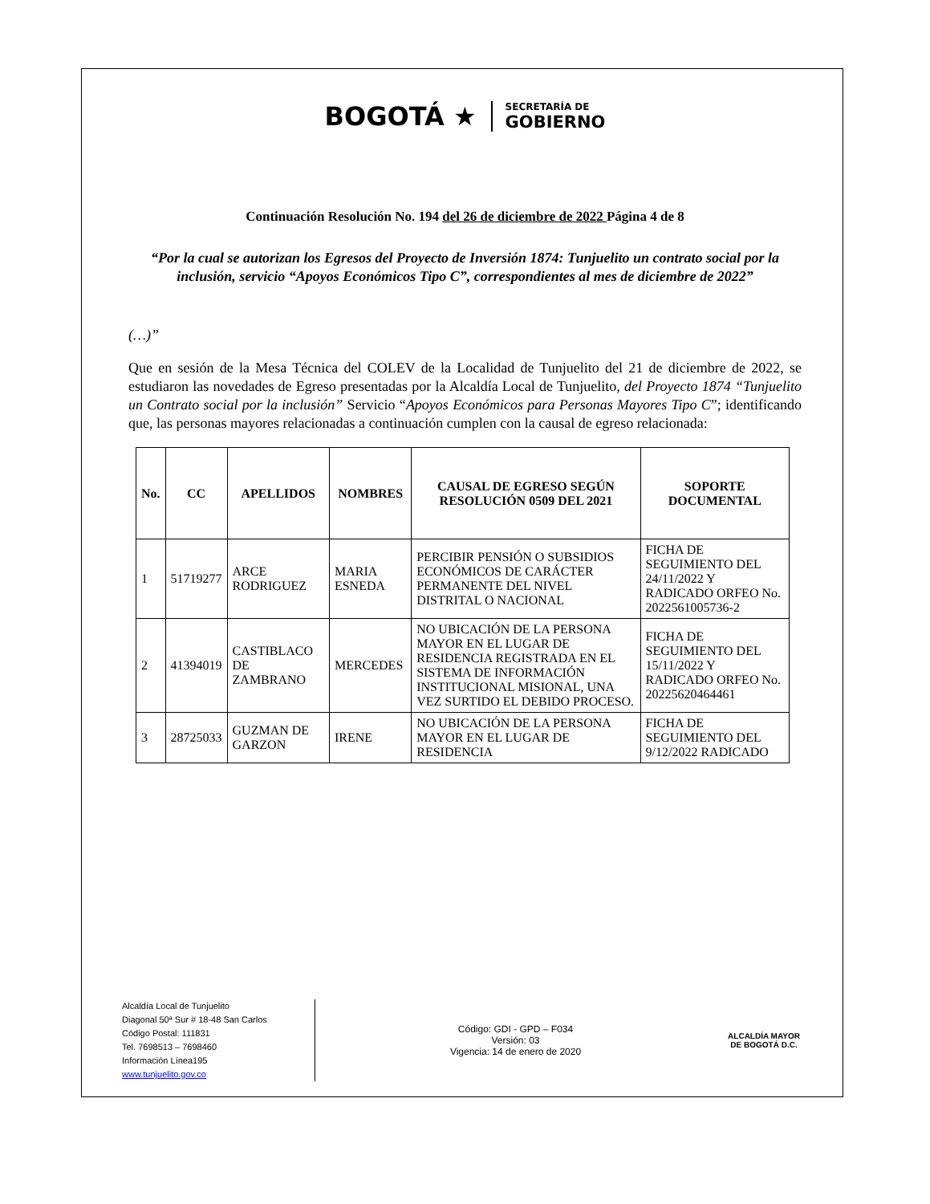BOGOTÁ ★
SECRETARÍA DE
GOBIERNO
Continuación Resolución No. 194 del 26 de diciembre de 2022 Página 4 de 8
“Por la cual se autorizan los Egresos del Proyecto de Inversión 1874: Tunjuelito un contrato social por la inclusión, servicio “Apoyos Económicos Tipo C”, correspondientes al mes de diciembre de 2022”
(…)”
Que en sesión de la Mesa Técnica del COLEV de la Localidad de Tunjuelito del 21 de diciembre de 2022, se estudiaron las novedades de Egreso presentadas por la Alcaldía Local de Tunjuelito, del Proyecto 1874 “Tunjuelito un Contrato social por la inclusión” Servicio “Apoyos Económicos para Personas Mayores Tipo C”; identificando que, las personas mayores relacionadas a continuación cumplen con la causal de egreso relacionada:
| No. | CC | APELLIDOS | NOMBRES | CAUSAL DE EGRESO SEGÚN RESOLUCIÓN 0509 DEL 2021 | SOPORTE DOCUMENTAL |
| --- | --- | --- | --- | --- | --- |
| 1 | 51719277 | ARCE RODRIGUEZ | MARIA ESNEDA | PERCIBIR PENSIÓN O SUBSIDIOS ECONÓMICOS DE CARÁCTER PERMANENTE DEL NIVEL DISTRITAL O NACIONAL | FICHA DE SEGUIMIENTO DEL 24/11/2022 Y RADICADO ORFEO No. 2022561005736-2 |
| 2 | 41394019 | CASTIBLACO DE ZAMBRANO | MERCEDES | NO UBICACIÓN DE LA PERSONA MAYOR EN EL LUGAR DE RESIDENCIA REGISTRADA EN EL SISTEMA DE INFORMACIÓN INSTITUCIONAL MISIONAL, UNA VEZ SURTIDO EL DEBIDO PROCESO. | FICHA DE SEGUIMIENTO DEL 15/11/2022 Y RADICADO ORFEO No. 20225620464461 |
| 3 | 28725033 | GUZMAN DE GARZON | IRENE | NO UBICACIÓN DE LA PERSONA MAYOR EN EL LUGAR DE RESIDENCIA | FICHA DE SEGUIMIENTO DEL 9/12/2022 RADICADO |
Alcaldía Local de Tunjuelito
Diagonal 50ª Sur # 18-48 San Carlos
Código Postal: 111831
Tel. 7698513 – 7698460
Información Línea195
www.tunjuelito.gov.co
Código: GDI - GPD – F034
Versión: 03
Vigencia: 14 de enero de 2020
ALCALDÍA MAYOR
DE BOGOTÁ D.C.